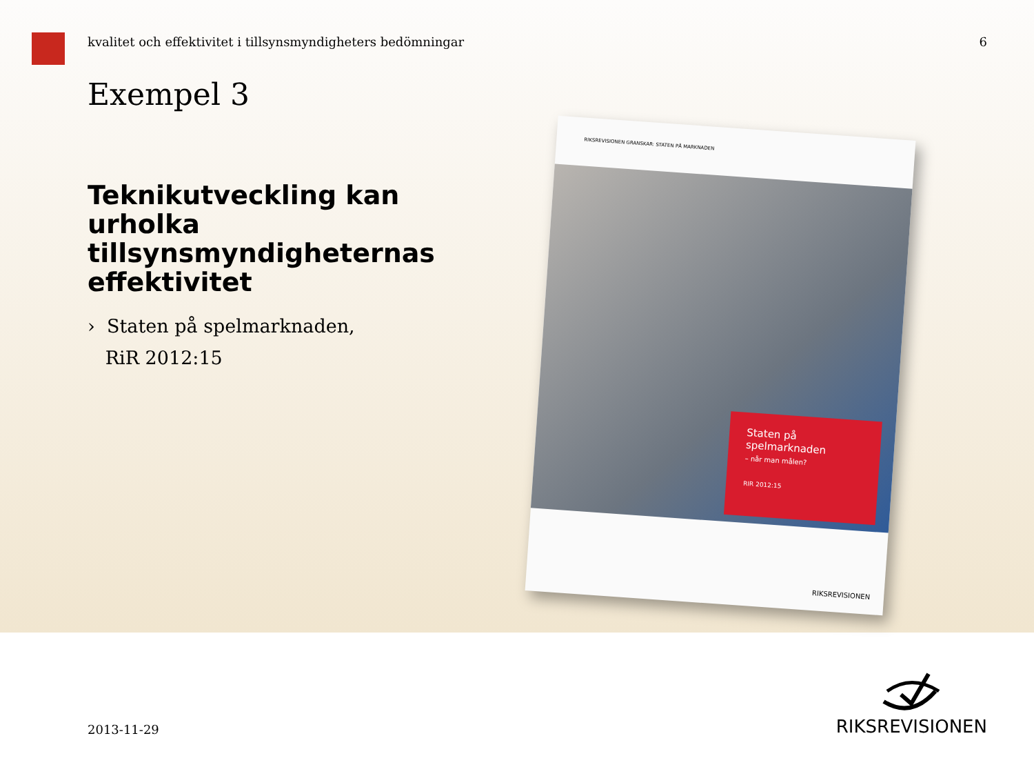kvalitet och effektivitet i tillsynsmyndigheters bedömningar 6
Exempel 3
Teknikutveckling kan urholka tillsynsmyndigheternas effektivitet
› Staten på spelmarknaden,
RiR 2012:15
RIKSREVISIONEN GRANSKAR: STATEN PÅ MARKNADEN
Staten på
spelmarknaden
– når man målen?
RIR 2012:15
RIKSREVISIONEN
2013-11-29
RIKSREVISIONEN